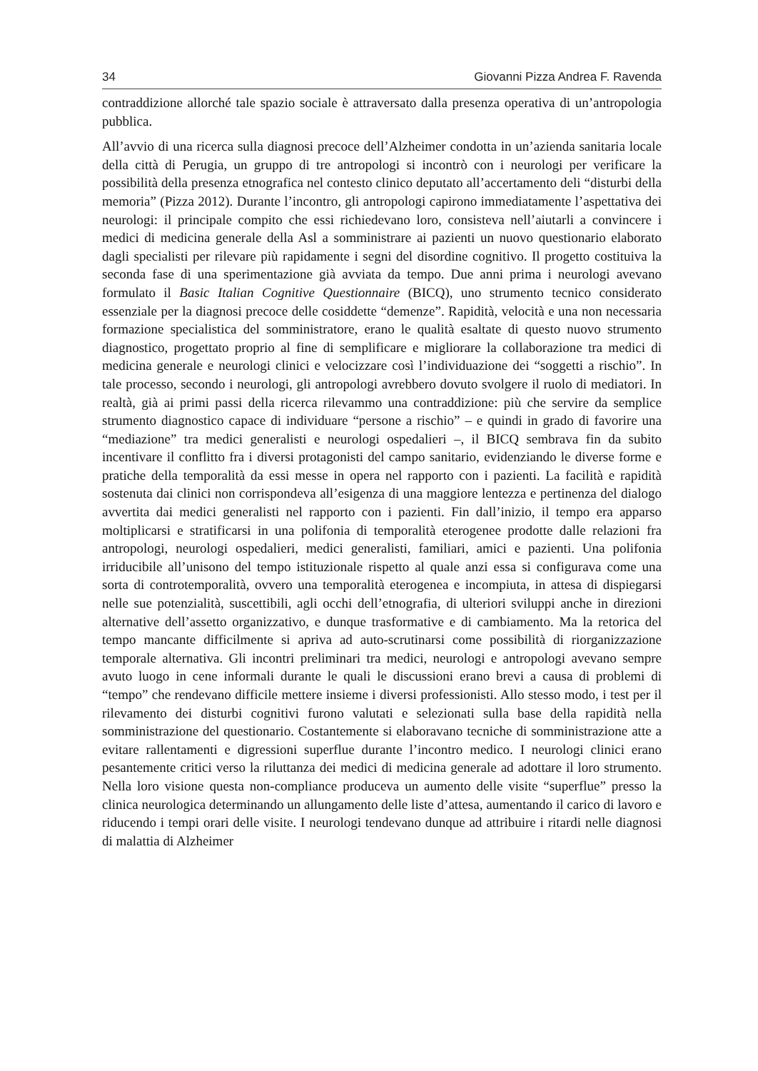34 Giovanni Pizza Andrea F. Ravenda
contraddizione allorché tale spazio sociale è attraversato dalla presenza operativa di un’antropologia pubblica.
All’avvio di una ricerca sulla diagnosi precoce dell’Alzheimer condotta in un’azienda sanitaria locale della città di Perugia, un gruppo di tre antropologi si incontrò con i neurologi per verificare la possibilità della presenza etnografica nel contesto clinico deputato all’accertamento deli “disturbi della memoria” (Pizza 2012). Durante l’incontro, gli antropologi capirono immediatamente l’aspettativa dei neurologi: il principale compito che essi richiedevano loro, consisteva nell’aiutarli a convincere i medici di medicina generale della Asl a somministrare ai pazienti un nuovo questionario elaborato dagli specialisti per rilevare più rapidamente i segni del disordine cognitivo. Il progetto costituiva la seconda fase di una sperimentazione già avviata da tempo. Due anni prima i neurologi avevano formulato il Basic Italian Cognitive Questionnaire (BICQ), uno strumento tecnico considerato essenziale per la diagnosi precoce delle cosiddette “demenze”. Rapidità, velocità e una non necessaria formazione specialistica del somministratore, erano le qualità esaltate di questo nuovo strumento diagnostico, progettato proprio al fine di semplificare e migliorare la collaborazione tra medici di medicina generale e neurologi clinici e velocizzare così l’individuazione dei “soggetti a rischio”. In tale processo, secondo i neurologi, gli antropologi avrebbero dovuto svolgere il ruolo di mediatori. In realtà, già ai primi passi della ricerca rilevammo una contraddizione: più che servire da semplice strumento diagnostico capace di individuare “persone a rischio” – e quindi in grado di favorire una “mediazione” tra medici generalisti e neurologi ospedalieri –, il BICQ sembrava fin da subito incentivare il conflitto fra i diversi protagonisti del campo sanitario, evidenziando le diverse forme e pratiche della temporalità da essi messe in opera nel rapporto con i pazienti. La facilità e rapidità sostenuta dai clinici non corrispondeva all’esigenza di una maggiore lentezza e pertinenza del dialogo avvertita dai medici generalisti nel rapporto con i pazienti. Fin dall’inizio, il tempo era apparso moltiplicarsi e stratificarsi in una polifonia di temporalità eterogenee prodotte dalle relazioni fra antropologi, neurologi ospedalieri, medici generalisti, familiari, amici e pazienti. Una polifonia irriducibile all’unisono del tempo istituzionale rispetto al quale anzi essa si configurava come una sorta di controtemporalità, ovvero una temporalità eterogenea e incompiuta, in attesa di dispiegarsi nelle sue potenzialità, suscettibili, agli occhi dell’etnografia, di ulteriori sviluppi anche in direzioni alternative dell’assetto organizzativo, e dunque trasformative e di cambiamento. Ma la retorica del tempo mancante difficilmente si apriva ad auto-scrutinarsi come possibilità di riorganizzazione temporale alternativa. Gli incontri preliminari tra medici, neurologi e antropologi avevano sempre avuto luogo in cene informali durante le quali le discussioni erano brevi a causa di problemi di “tempo” che rendevano difficile mettere insieme i diversi professionisti. Allo stesso modo, i test per il rilevamento dei disturbi cognitivi furono valutati e selezionati sulla base della rapidità nella somministrazione del questionario. Costantemente si elaboravano tecniche di somministrazione atte a evitare rallentamenti e digressioni superflue durante l’incontro medico. I neurologi clinici erano pesantemente critici verso la riluttanza dei medici di medicina generale ad adottare il loro strumento. Nella loro visione questa non-compliance produceva un aumento delle visite “superflue” presso la clinica neurologica determinando un allungamento delle liste d’attesa, aumentando il carico di lavoro e riducendo i tempi orari delle visite. I neurologi tendevano dunque ad attribuire i ritardi nelle diagnosi di malattia di Alzheimer